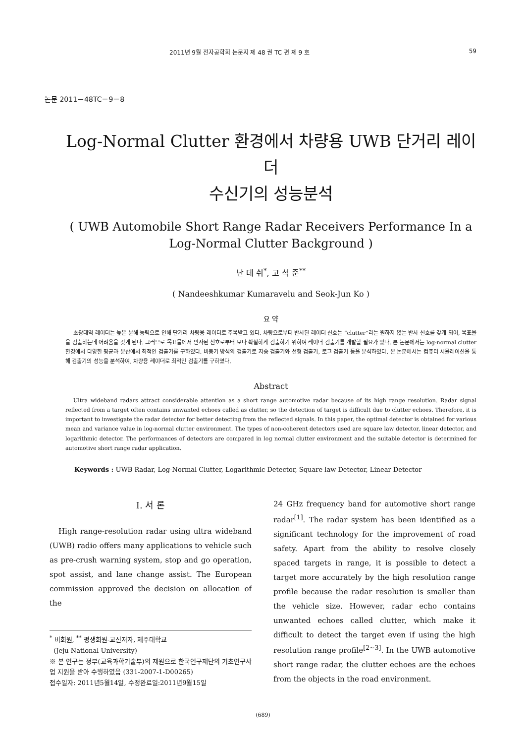2011년 9월 전자공학회 논문지 제 48 권 TC 편 제 9 호 59
논문 2011－48TC－9－8
Log-Normal Clutter 환경에서 차량용 UWB 단거리 레이더
수신기의 성능분석
( UWB Automobile Short Range Radar Receivers Performance In a
Log-Normal Clutter Background )
난 데 쉬<sup>*</sup>, 고 석 준<sup>**</sup>
( Nandeeshkumar Kumaravelu and Seok-Jun Ko )
요 약
초광대역 레이더는 높은 분해 능력으로 인해 단거리 차량용 레이더로 주목받고 있다. 차량으로부터 반사된 레이더 신호는 “clutter”라는 원하지 않는 반사 신호를 갖게 되어, 목표물을 검출하는데 어려움을 갖게 된다. 그러므로 목표물에서 반사된 신호로부터 보다 확실하게 검출하기 위하여 레이더 검출기를 개발할 필요가 있다. 본 논문에서는 log-normal clutter 환경에서 다양한 평균과 분산에서 최적인 검출기를 구하였다. 비동기 방식의 검출기로 자승 검출기와 선형 검출기, 로그 검출기 등을 분석하였다. 본 논문에서는 컴퓨터 시뮬레이션을 통해 검출기의 성능을 분석하여, 차량용 레이더로 최적인 검출기를 구하였다.
Abstract
Ultra wideband radars attract considerable attention as a short range automotive radar because of its high range resolution. Radar signal reflected from a target often contains unwanted echoes called as clutter, so the detection of target is difficult due to clutter echoes. Therefore, it is important to investigate the radar detector for better detecting from the reflected signals. In this paper, the optimal detector is obtained for various mean and variance value in log-normal clutter environment. The types of non-coherent detectors used are square law detector, linear detector, and logarithmic detector. The performances of detectors are compared in log normal clutter environment and the suitable detector is determined for automotive short range radar application.
Keywords : UWB Radar, Log-Normal Clutter, Logarithmic Detector, Square law Detector, Linear Detector
Ⅰ. 서 론
High range-resolution radar using ultra wideband (UWB) radio offers many applications to vehicle such as pre-crush warning system, stop and go operation, spot assist, and lane change assist. The European commission approved the decision on allocation of the
<sup>*</sup> 비회원, <sup>**</sup> 평생회원-교신저자, 제주대학교
(Jeju National University)
※ 본 연구는 정부(교육과학기술부)의 재원으로 한국연구재단의 기초연구사업 지원을 받아 수행하였음 (331-2007-1-D00265)
접수일자: 2011년5월14일, 수정완료일:2011년9월15일
24 GHz frequency band for automotive short range radar<sup>[1]</sup>. The radar system has been identified as a significant technology for the improvement of road safety. Apart from the ability to resolve closely spaced targets in range, it is possible to detect a target more accurately by the high resolution range profile because the radar resolution is smaller than the vehicle size. However, radar echo contains unwanted echoes called clutter, which make it difficult to detect the target even if using the high resolution range profile<sup>[2~3]</sup>. In the UWB automotive short range radar, the clutter echoes are the echoes from the objects in the road environment.
(689)